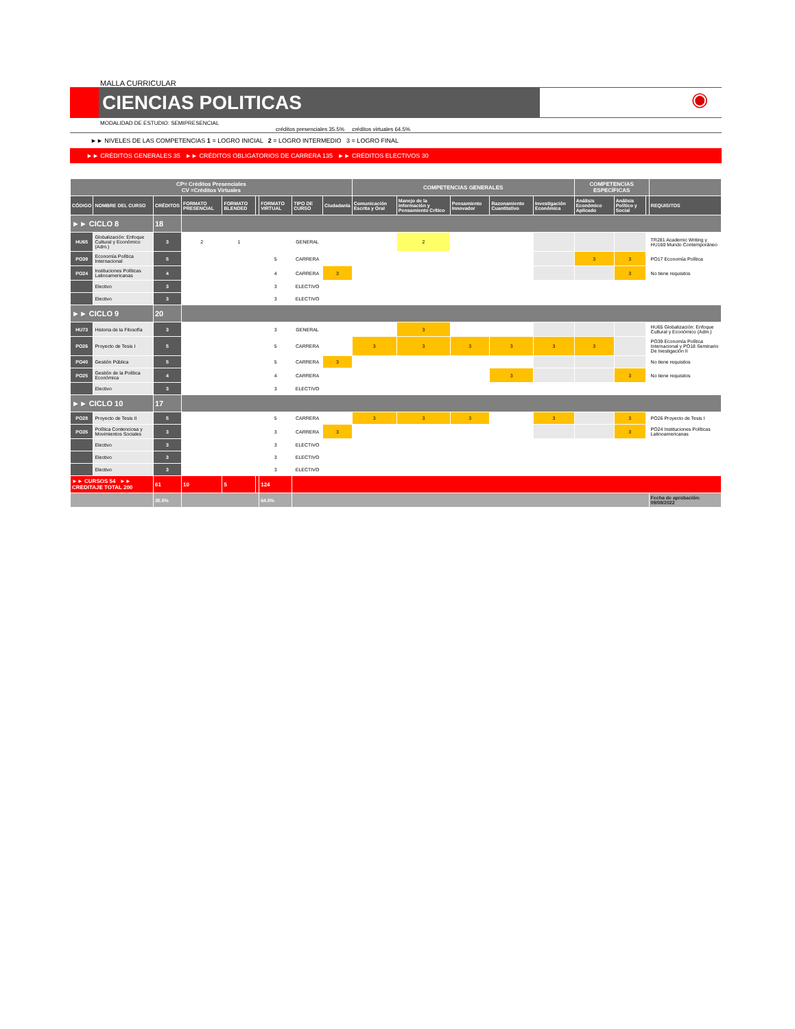MALLA CURRICULAR
CIENCIAS POLITICAS
◉
MODALIDAD DE ESTUDIO: SEMIPRESENCIAL
créditos presenciales 35.5% créditos virtuales 64.5%
►► NIVELES DE LAS COMPETENCIAS 1 = LOGRO INICIAL 2 = LOGRO INTERMEDIO 3 = LOGRO FINAL
►► CRÉDITOS GENERALES 35 ►► CRÉDITOS OBLIGATORIOS DE CARRERA 135 ►► CRÉDITOS ELECTIVOS 30
| CP= Créditos Presenciales CV =Créditos Virtuales | | | | | | | | | COMPETENCIAS GENERALES | | | | | COMPETENCIAS ESPECÍFICAS | | | |
| --- | --- | --- | --- | --- | --- | --- | --- | --- | --- | --- | --- | --- | --- | --- | --- | --- | --- |
| CÓDIGO | NOMBRE DEL CURSO | CRÉDITOS | FORMATO PRESENCIAL | FORMATO BLENDED | | FORMATO VIRTUAL | TIPO DE CURSO | Ciudadanía | Comunicación Escrita y Oral | Manejo de la Información y Pensamiento Crítico | Pensamiento Innovador | Razonamiento Cuantitativo | Investigación Económica | Análisis Económico Aplicado | Análisis Político y Social | | REQUISITOS |
| ►► CICLO 8 | | 18 | | | | | | | | | | | | | | | |
| HU65 | Globalización: Enfoque Cultural y Económico (Adm.) | 3 | 2 | 1 | | | GENERAL | | | 2 | | | | | | | TR281 Academic Writing y HU160 Mundo Contemporáneo |
| PO39 | Economía Política Internacional | 5 | | | | 5 | CARRERA | | | | | | | 3 | 3 | | PO17 Economía Política |
| PO24 | Instituciones Políticas Latinoamericanas | 4 | | | | 4 | CARRERA | 3 | | | | | | | 3 | | No tiene requisitos |
| | Electivo | 3 | | | | 3 | ELECTIVO | | | | | | | | | | |
| | Electivo | 3 | | | | 3 | ELECTIVO | | | | | | | | | | |
| ►► CICLO 9 | | 20 | | | | | | | | | | | | | | | |
| HU73 | Historia de la Filosofía | 3 | | | | 3 | GENERAL | | | 3 | | | | | | | HU65 Globalización: Enfoque Cultural y Económico (Adm.) |
| PO26 | Proyecto de Tesis I | 5 | | | | 5 | CARRERA | | 3 | 3 | 3 | 3 | 3 | 3 | | | PO39 Economía Política Internacional y PO18 Seminario De Inestigación II |
| PO40 | Gestión Pública | 5 | | | | 5 | CARRERA | 3 | | | | | | | | | No tiene requisitos |
| PO25 | Gestión de la Política Económica | 4 | | | | 4 | CARRERA | | | | | 3 | | | 3 | | No tiene requisitos |
| | Electivo | 3 | | | | 3 | ELECTIVO | | | | | | | | | | |
| ►► CICLO 10 | | 17 | | | | | | | | | | | | | | | |
| PO28 | Proyecto de Tesis II | 5 | | | | 5 | CARRERA | | 3 | 3 | 3 | | 3 | | 3 | | PO26 Proyecto de Tesis I |
| PO35 | Política Contenciosa y Movimientos Sociales | 3 | | | | 3 | CARRERA | 3 | | | | | | | 3 | | PO24 Instituciones Políticas Latinoamericanas |
| | Electivo | 3 | | | | 3 | ELECTIVO | | | | | | | | | | |
| | Electivo | 3 | | | | 3 | ELECTIVO | | | | | | | | | | |
| | Electivo | 3 | | | | 3 | ELECTIVO | | | | | | | | | | |
| ►► CURSOS 54 ►► CREDITAJE TOTAL 200 | | 61 | 10 | 5 | | 124 | | | | | | | | | | | |
| | | 35.5% | | | | 64.5% | | | | | | | | | | | Fecha de aprobación: 09/08/2022 |